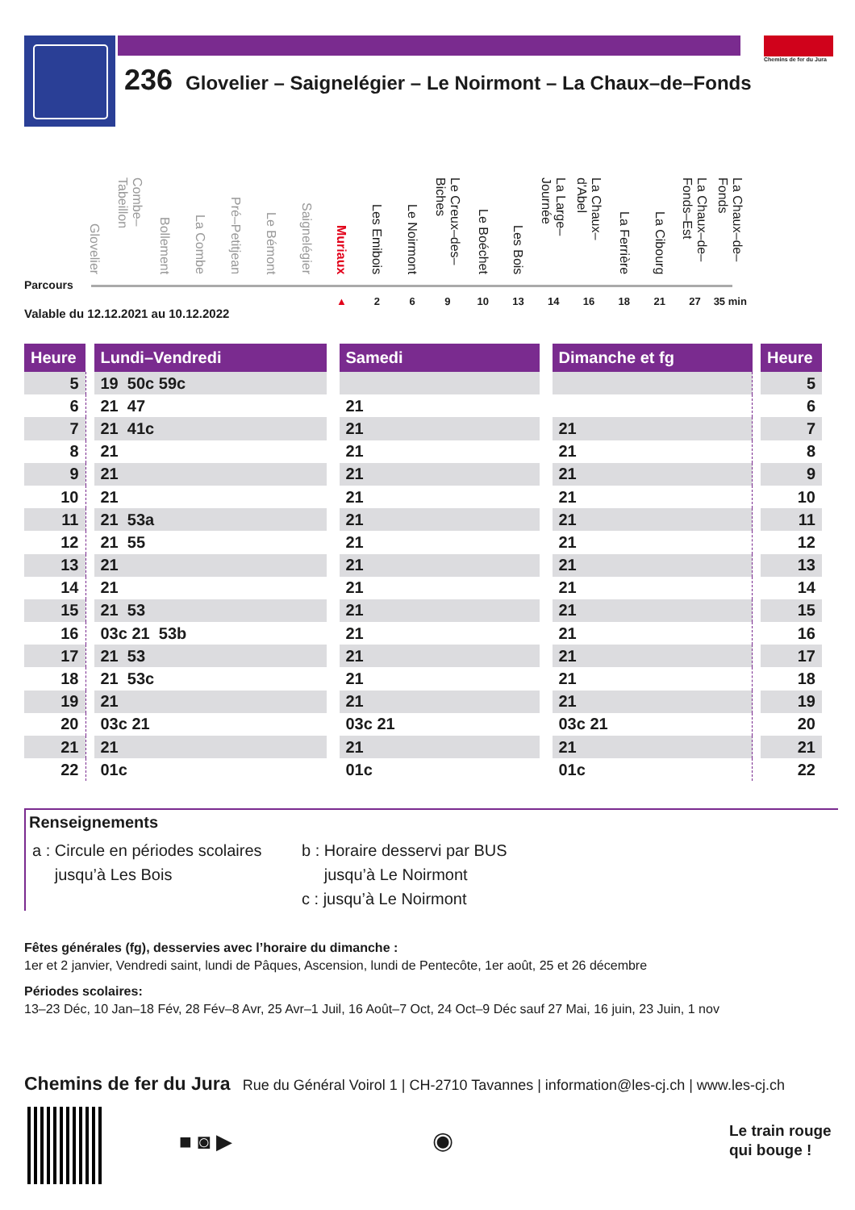Chemins de fer du Jura
236 Glovelier – Saignelégier – Le Noirmont – La Chaux–de–Fonds
Glovelier
Combe–Tabeillon
Bollement
La Combe
Pré–Petitjean
Le Bémont
Saignelégier
Muriaux
Les Emibois
Le Noirmont
Le Creux–des–Biches
Le Boéchet
Les Bois
La Large–Journée
La Chaux–d'Abel
La Ferrière
La Cibourg
La Chaux–de–Fonds–Est
La Chaux–de–Fonds
Parcours
▲ 269 10 13 14 16 18 21 27 35 min
Valable du 12.12.2021 au 10.12.2022
| Heure | | Lundi–Vendredi | | Samedi | | Dimanche et fg | | Heure |
| 5 | | 19 50c 59c | | | | | | 5 |
| 6 | | 21 47 | | 21 | | | | 6 |
| 7 | | 21 41c | | 21 | | 21 | | 7 |
| 8 | | 21 | | 21 | | 21 | | 8 |
| 9 | | 21 | | 21 | | 21 | | 9 |
| 10 | | 21 | | 21 | | 21 | | 10 |
| 11 | | 21 53a | | 21 | | 21 | | 11 |
| 12 | | 21 55 | | 21 | | 21 | | 12 |
| 13 | | 21 | | 21 | | 21 | | 13 |
| 14 | | 21 | | 21 | | 21 | | 14 |
| 15 | | 21 53 | | 21 | | 21 | | 15 |
| 16 | | 03c 21 53b | | 21 | | 21 | | 16 |
| 17 | | 21 53 | | 21 | | 21 | | 17 |
| 18 | | 21 53c | | 21 | | 21 | | 18 |
| 19 | | 21 | | 21 | | 21 | | 19 |
| 20 | | 03c 21 | | 03c 21 | | 03c 21 | | 20 |
| 21 | | 21 | | 21 | | 21 | | 21 |
| 22 | | 01c | | 01c | | 01c | | 22 |
Renseignements
a : Circule en périodes scolaires
jusqu’à Les Bois
b : Horaire desservi par BUS
jusqu’à Le Noirmont
c : jusqu’à Le Noirmont
Fêtes générales (fg), desservies avec l’horaire du dimanche :
1er et 2 janvier, Vendredi saint, lundi de Pâques, Ascension, lundi de Pentecôte, 1er août, 25 et 26 décembre
Périodes scolaires:
13–23 Déc, 10 Jan–18 Fév, 28 Fév–8 Avr, 25 Avr–1 Juil, 16 Août–7 Oct, 24 Oct–9 Déc sauf 27 Mai, 16 juin, 23 Juin, 1 nov
Chemins de fer du Jura Rue du Général Voirol 1 | CH-2710 Tavannes | information@les-cj.ch | www.les-cj.ch
■ ◙ ▶ ◉
Le train rouge
qui bouge !